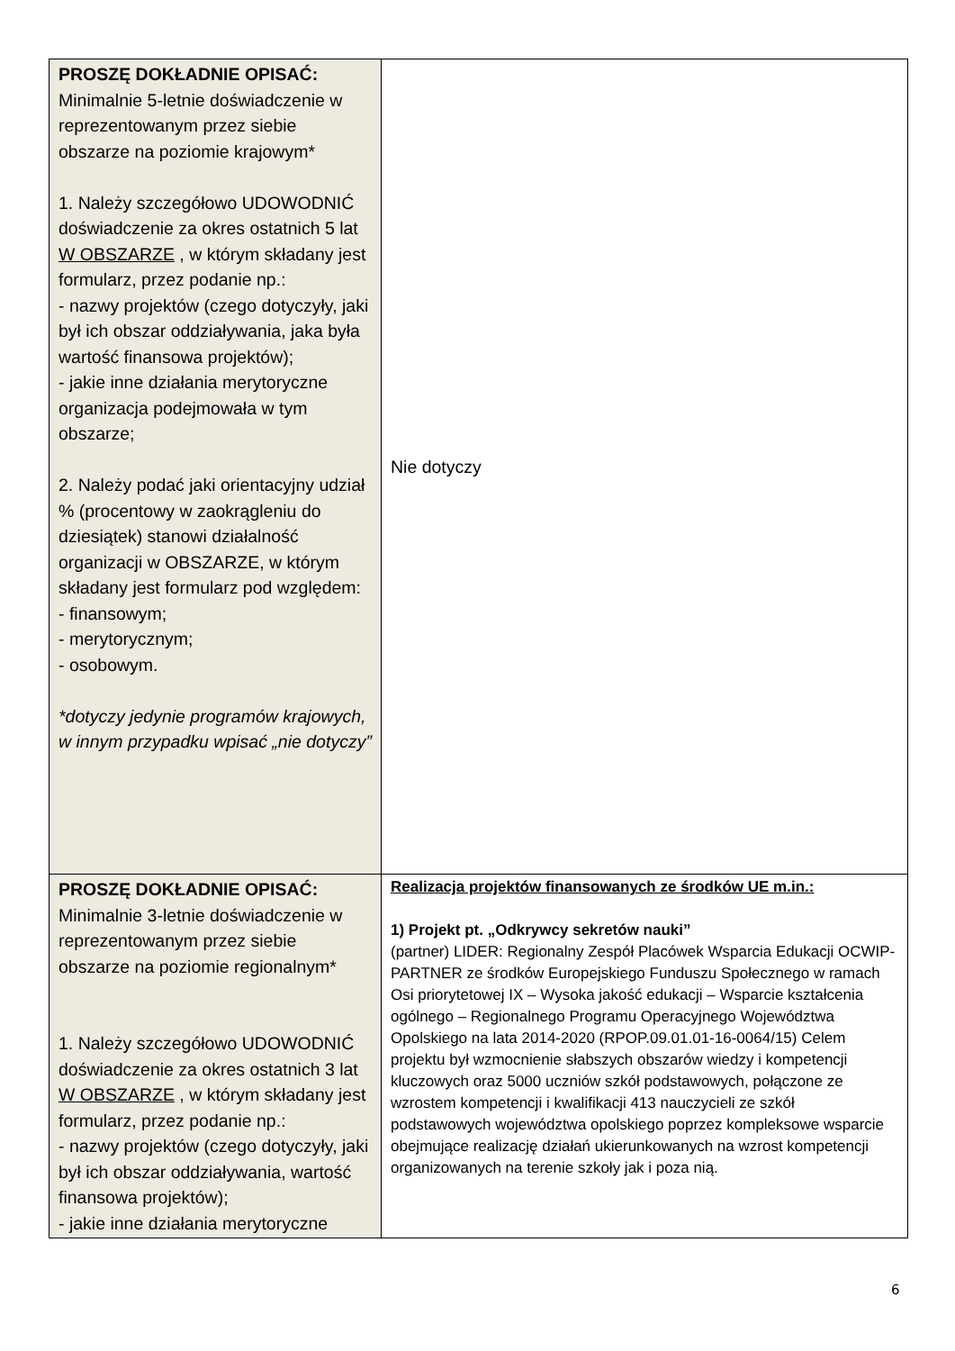| PROSZĘ DOKŁADNIE OPISAĆ: Minimalnie 5-letnie doświadczenie w reprezentowanym przez siebie obszarze na poziomie krajowym* 1. Należy szczegółowo UDOWODNIĆ doświadczenie za okres ostatnich 5 lat W OBSZARZE , w którym składany jest formularz, przez podanie np.: - nazwy projektów (czego dotyczyły, jaki był ich obszar oddziaływania, jaka była wartość finansowa projektów); - jakie inne działania merytoryczne organizacja podejmowała w tym obszarze; 2. Należy podać jaki orientacyjny udział % (procentowy w zaokrągleniu do dziesiątek) stanowi działalność organizacji w OBSZARZE, w którym składany jest formularz pod względem: - finansowym; - merytorycznym; - osobowym. *dotyczy jedynie programów krajowych, w innym przypadku wpisać „nie dotyczy” | Nie dotyczy |
| PROSZĘ DOKŁADNIE OPISAĆ: Minimalnie 3-letnie doświadczenie w reprezentowanym przez siebie obszarze na poziomie regionalnym* 1. Należy szczegółowo UDOWODNIĆ doświadczenie za okres ostatnich 3 lat W OBSZARZE , w którym składany jest formularz, przez podanie np.: - nazwy projektów (czego dotyczyły, jaki był ich obszar oddziaływania, wartość finansowa projektów); - jakie inne działania merytoryczne | Realizacja projektów finansowanych ze środków UE m.in.: 1) Projekt pt. „Odkrywcy sekretów nauki” (partner) LIDER: Regionalny Zespół Placówek Wsparcia Edukacji OCWIP-PARTNER ze środków Europejskiego Funduszu Społecznego w ramach Osi priorytetowej IX – Wysoka jakość edukacji – Wsparcie kształcenia ogólnego – Regionalnego Programu Operacyjnego Województwa Opolskiego na lata 2014-2020 (RPOP.09.01.01-16-0064/15) Celem projektu był wzmocnienie słabszych obszarów wiedzy i kompetencji kluczowych oraz 5000 uczniów szkół podstawowych, połączone ze wzrostem kompetencji i kwalifikacji 413 nauczycieli ze szkół podstawowych województwa opolskiego poprzez kompleksowe wsparcie obejmujące realizację działań ukierunkowanych na wzrost kompetencji organizowanych na terenie szkoły jak i poza nią. |
6